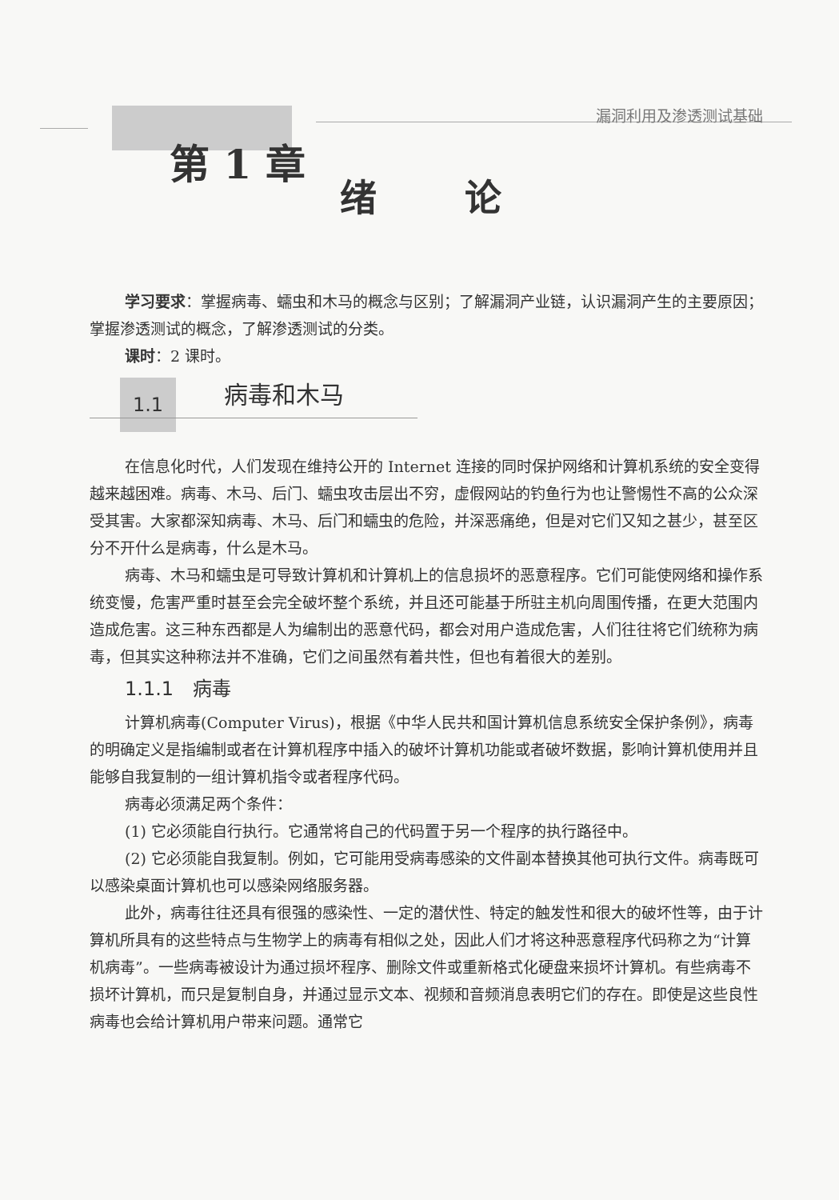漏洞利用及渗透测试基础
第 1 章
绪论
学习要求：掌握病毒、蠕虫和木马的概念与区别；了解漏洞产业链，认识漏洞产生的主要原因；掌握渗透测试的概念，了解渗透测试的分类。
课时：2 课时。
1.1 病毒和木马
在信息化时代，人们发现在维持公开的 Internet 连接的同时保护网络和计算机系统的安全变得越来越困难。病毒、木马、后门、蠕虫攻击层出不穷，虚假网站的钓鱼行为也让警惕性不高的公众深受其害。大家都深知病毒、木马、后门和蠕虫的危险，并深恶痛绝，但是对它们又知之甚少，甚至区分不开什么是病毒，什么是木马。
病毒、木马和蠕虫是可导致计算机和计算机上的信息损坏的恶意程序。它们可能使网络和操作系统变慢，危害严重时甚至会完全破坏整个系统，并且还可能基于所驻主机向周围传播，在更大范围内造成危害。这三种东西都是人为编制出的恶意代码，都会对用户造成危害，人们往往将它们统称为病毒，但其实这种称法并不准确，它们之间虽然有着共性，但也有着很大的差别。
1.1.1　病毒
计算机病毒(Computer Virus)，根据《中华人民共和国计算机信息系统安全保护条例》，病毒的明确定义是指编制或者在计算机程序中插入的破坏计算机功能或者破坏数据，影响计算机使用并且能够自我复制的一组计算机指令或者程序代码。
病毒必须满足两个条件：
(1) 它必须能自行执行。它通常将自己的代码置于另一个程序的执行路径中。
(2) 它必须能自我复制。例如，它可能用受病毒感染的文件副本替换其他可执行文件。病毒既可以感染桌面计算机也可以感染网络服务器。
此外，病毒往往还具有很强的感染性、一定的潜伏性、特定的触发性和很大的破坏性等，由于计算机所具有的这些特点与生物学上的病毒有相似之处，因此人们才将这种恶意程序代码称之为“计算机病毒”。一些病毒被设计为通过损坏程序、删除文件或重新格式化硬盘来损坏计算机。有些病毒不损坏计算机，而只是复制自身，并通过显示文本、视频和音频消息表明它们的存在。即使是这些良性病毒也会给计算机用户带来问题。通常它